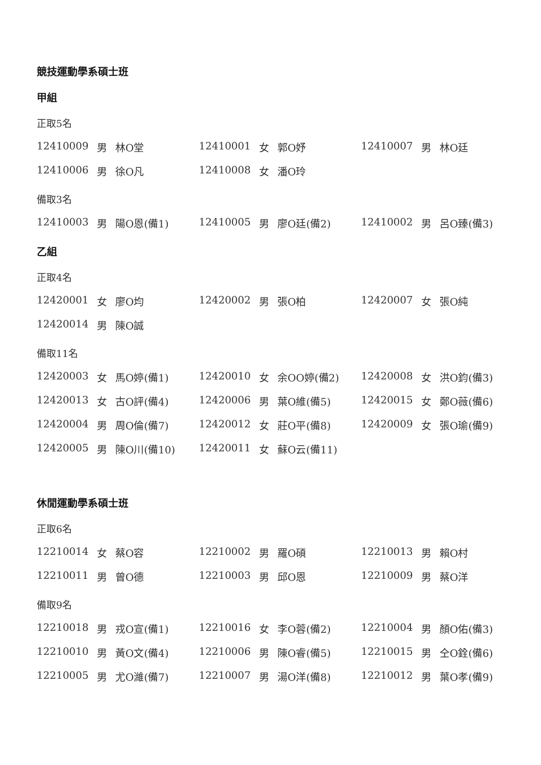競技運動學系碩士班
甲組
正取5名
| 12410009 | 男 | 林O堂 | 12410001 | 女 | 郭O妤 | 12410007 | 男 | 林O廷 |
| 12410006 | 男 | 徐O凡 | 12410008 | 女 | 潘O玲 | | | |
備取3名
| 12410003 | 男 | 陽O恩(備1) | 12410005 | 男 | 廖O廷(備2) | 12410002 | 男 | 呂O臻(備3) |
乙組
正取4名
| 12420001 | 女 | 廖O均 | 12420002 | 男 | 張O柏 | 12420007 | 女 | 張O純 |
| 12420014 | 男 | 陳O誠 | | | | | | |
備取11名
| 12420003 | 女 | 馬O婷(備1) | 12420010 | 女 | 余OO婷(備2) | 12420008 | 女 | 洪O鈞(備3) |
| 12420013 | 女 | 古O評(備4) | 12420006 | 男 | 葉O維(備5) | 12420015 | 女 | 鄭O薇(備6) |
| 12420004 | 男 | 周O倫(備7) | 12420012 | 女 | 莊O平(備8) | 12420009 | 女 | 張O瑜(備9) |
| 12420005 | 男 | 陳O川(備10) | 12420011 | 女 | 蘇O云(備11) | | | |
休閒運動學系碩士班
正取6名
| 12210014 | 女 | 蔡O容 | 12210002 | 男 | 羅O碩 | 12210013 | 男 | 賴O村 |
| 12210011 | 男 | 曾O德 | 12210003 | 男 | 邱O恩 | 12210009 | 男 | 蔡O洋 |
備取9名
| 12210018 | 男 | 戎O宣(備1) | 12210016 | 女 | 李O蓉(備2) | 12210004 | 男 | 顏O佑(備3) |
| 12210010 | 男 | 黃O文(備4) | 12210006 | 男 | 陳O睿(備5) | 12210015 | 男 | 仝O銓(備6) |
| 12210005 | 男 | 尤O濰(備7) | 12210007 | 男 | 湯O洋(備8) | 12210012 | 男 | 葉O孝(備9) |